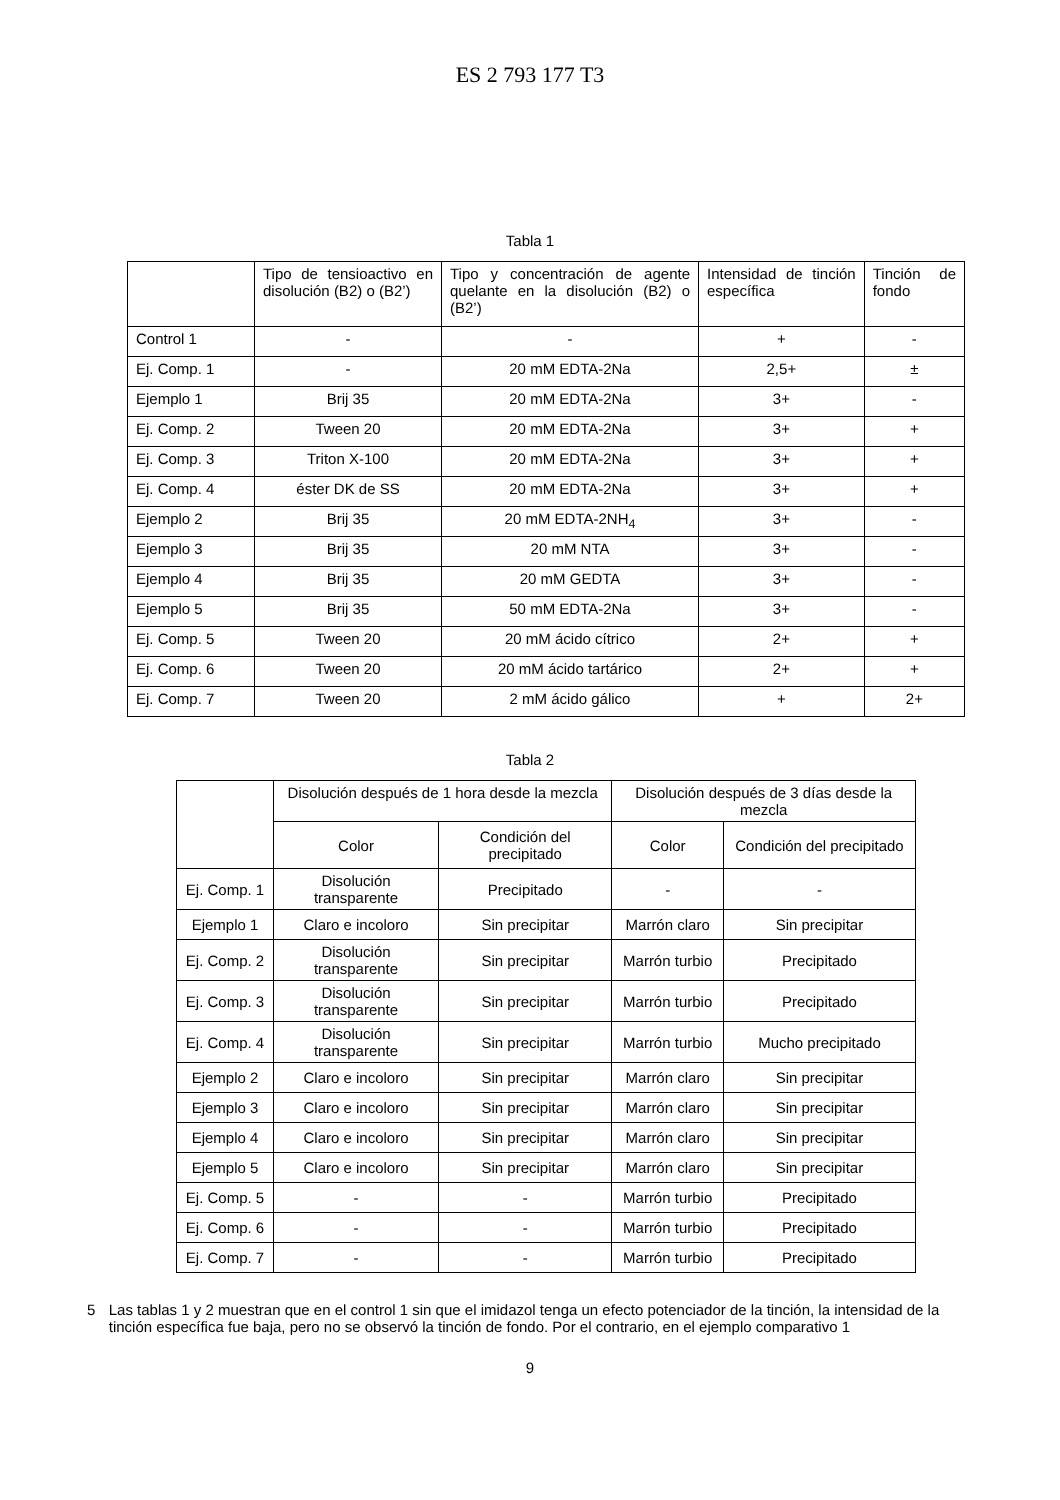ES 2 793 177 T3
Tabla 1
| | Tipo de tensioactivo en disolución (B2) o (B2’) | Tipo y concentración de agente quelante en la disolución (B2) o (B2’) | Intensidad de tinción específica | Tinción de fondo |
| --- | --- | --- | --- | --- |
| Control 1 | - | - | + | - |
| Ej. Comp. 1 | - | 20 mM EDTA-2Na | 2,5+ | ± |
| Ejemplo 1 | Brij 35 | 20 mM EDTA-2Na | 3+ | - |
| Ej. Comp. 2 | Tween 20 | 20 mM EDTA-2Na | 3+ | + |
| Ej. Comp. 3 | Triton X-100 | 20 mM EDTA-2Na | 3+ | + |
| Ej. Comp. 4 | éster DK de SS | 20 mM EDTA-2Na | 3+ | + |
| Ejemplo 2 | Brij 35 | 20 mM EDTA-2NH<sub>4</sub> | 3+ | - |
| Ejemplo 3 | Brij 35 | 20 mM NTA | 3+ | - |
| Ejemplo 4 | Brij 35 | 20 mM GEDTA | 3+ | - |
| Ejemplo 5 | Brij 35 | 50 mM EDTA-2Na | 3+ | - |
| Ej. Comp. 5 | Tween 20 | 20 mM ácido cítrico | 2+ | + |
| Ej. Comp. 6 | Tween 20 | 20 mM ácido tartárico | 2+ | + |
| Ej. Comp. 7 | Tween 20 | 2 mM ácido gálico | + | 2+ |
Tabla 2
| | Disolución después de 1 hora desde la mezcla | | Disolución después de 3 días desde la mezcla | |
| --- | --- | --- | --- | --- |
| | Color | Condición del precipitado | Color | Condición del precipitado |
| Ej. Comp. 1 | Disolución transparente | Precipitado | - | - |
| Ejemplo 1 | Claro e incoloro | Sin precipitar | Marrón claro | Sin precipitar |
| Ej. Comp. 2 | Disolución transparente | Sin precipitar | Marrón turbio | Precipitado |
| Ej. Comp. 3 | Disolución transparente | Sin precipitar | Marrón turbio | Precipitado |
| Ej. Comp. 4 | Disolución transparente | Sin precipitar | Marrón turbio | Mucho precipitado |
| Ejemplo 2 | Claro e incoloro | Sin precipitar | Marrón claro | Sin precipitar |
| Ejemplo 3 | Claro e incoloro | Sin precipitar | Marrón claro | Sin precipitar |
| Ejemplo 4 | Claro e incoloro | Sin precipitar | Marrón claro | Sin precipitar |
| Ejemplo 5 | Claro e incoloro | Sin precipitar | Marrón claro | Sin precipitar |
| Ej. Comp. 5 | - | - | Marrón turbio | Precipitado |
| Ej. Comp. 6 | - | - | Marrón turbio | Precipitado |
| Ej. Comp. 7 | - | - | Marrón turbio | Precipitado |
5 Las tablas 1 y 2 muestran que en el control 1 sin que el imidazol tenga un efecto potenciador de la tinción, la intensidad de la tinción específica fue baja, pero no se observó la tinción de fondo. Por el contrario, en el ejemplo comparativo 1
9